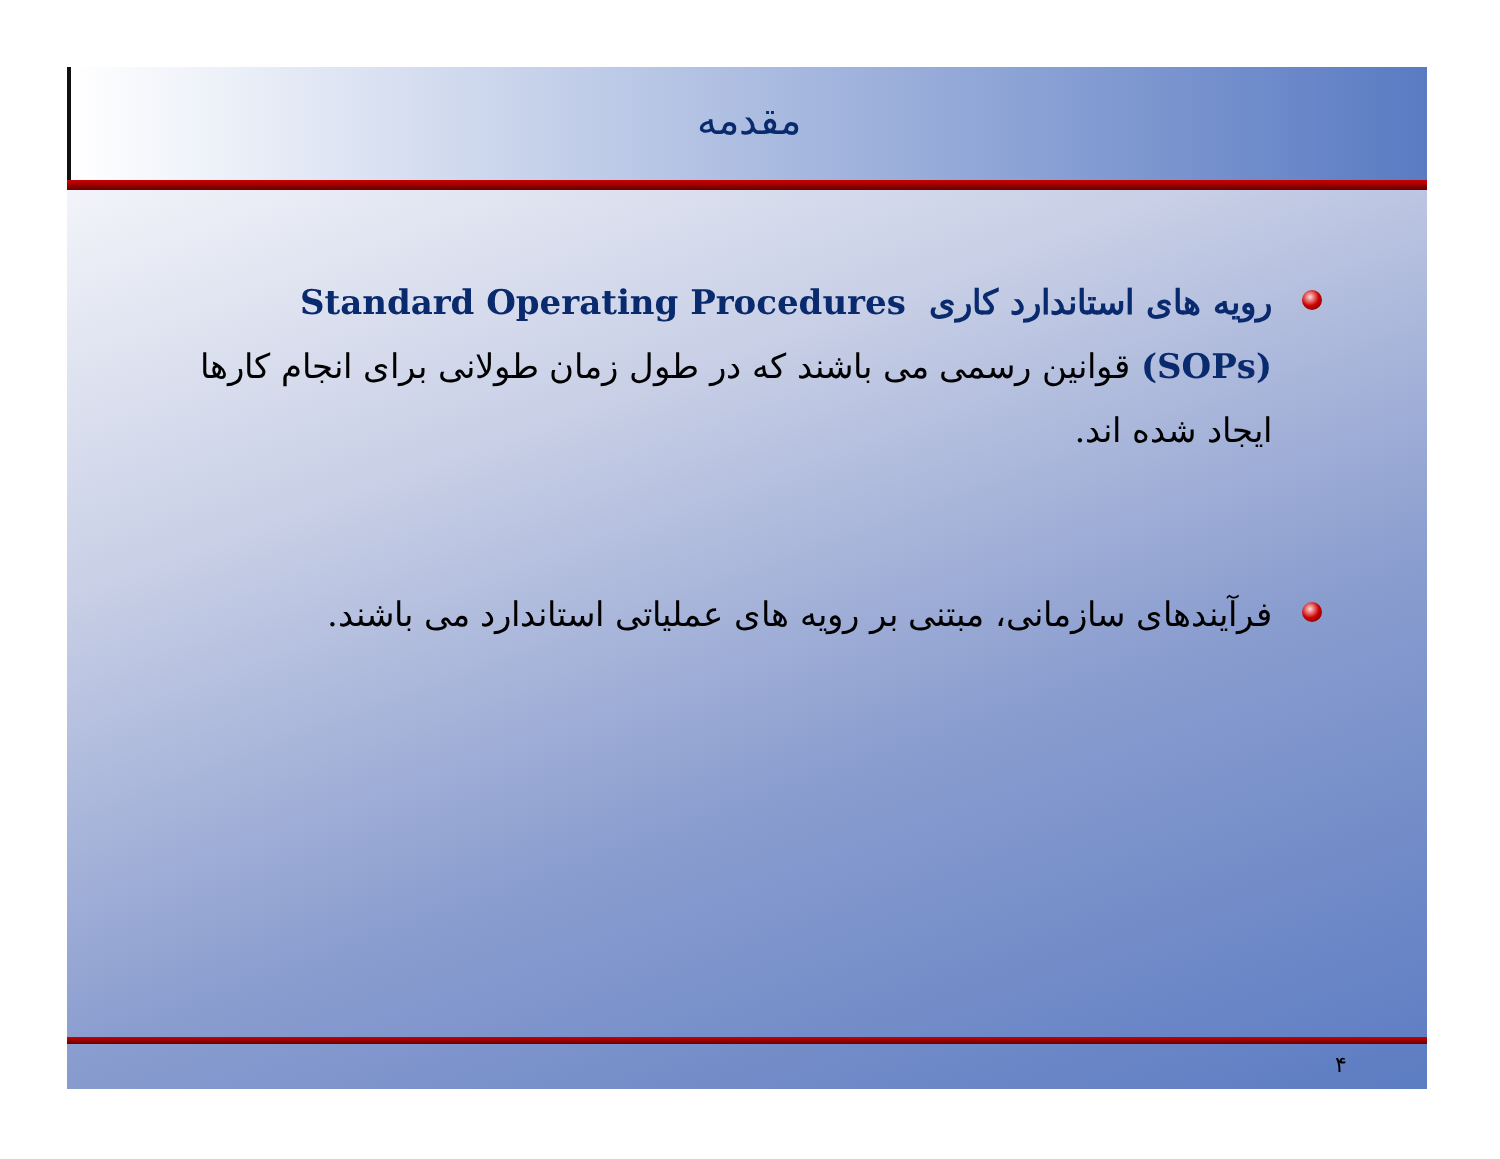مقدمه
رویه های استاندارد کاری Standard Operating Procedures (SOPs) قوانین رسمی می باشند که در طول زمان طولانی برای انجام کارها ایجاد شده اند.
فرآیندهای سازمانی، مبتنی بر رویه های عملیاتی استاندارد می باشند.
۴